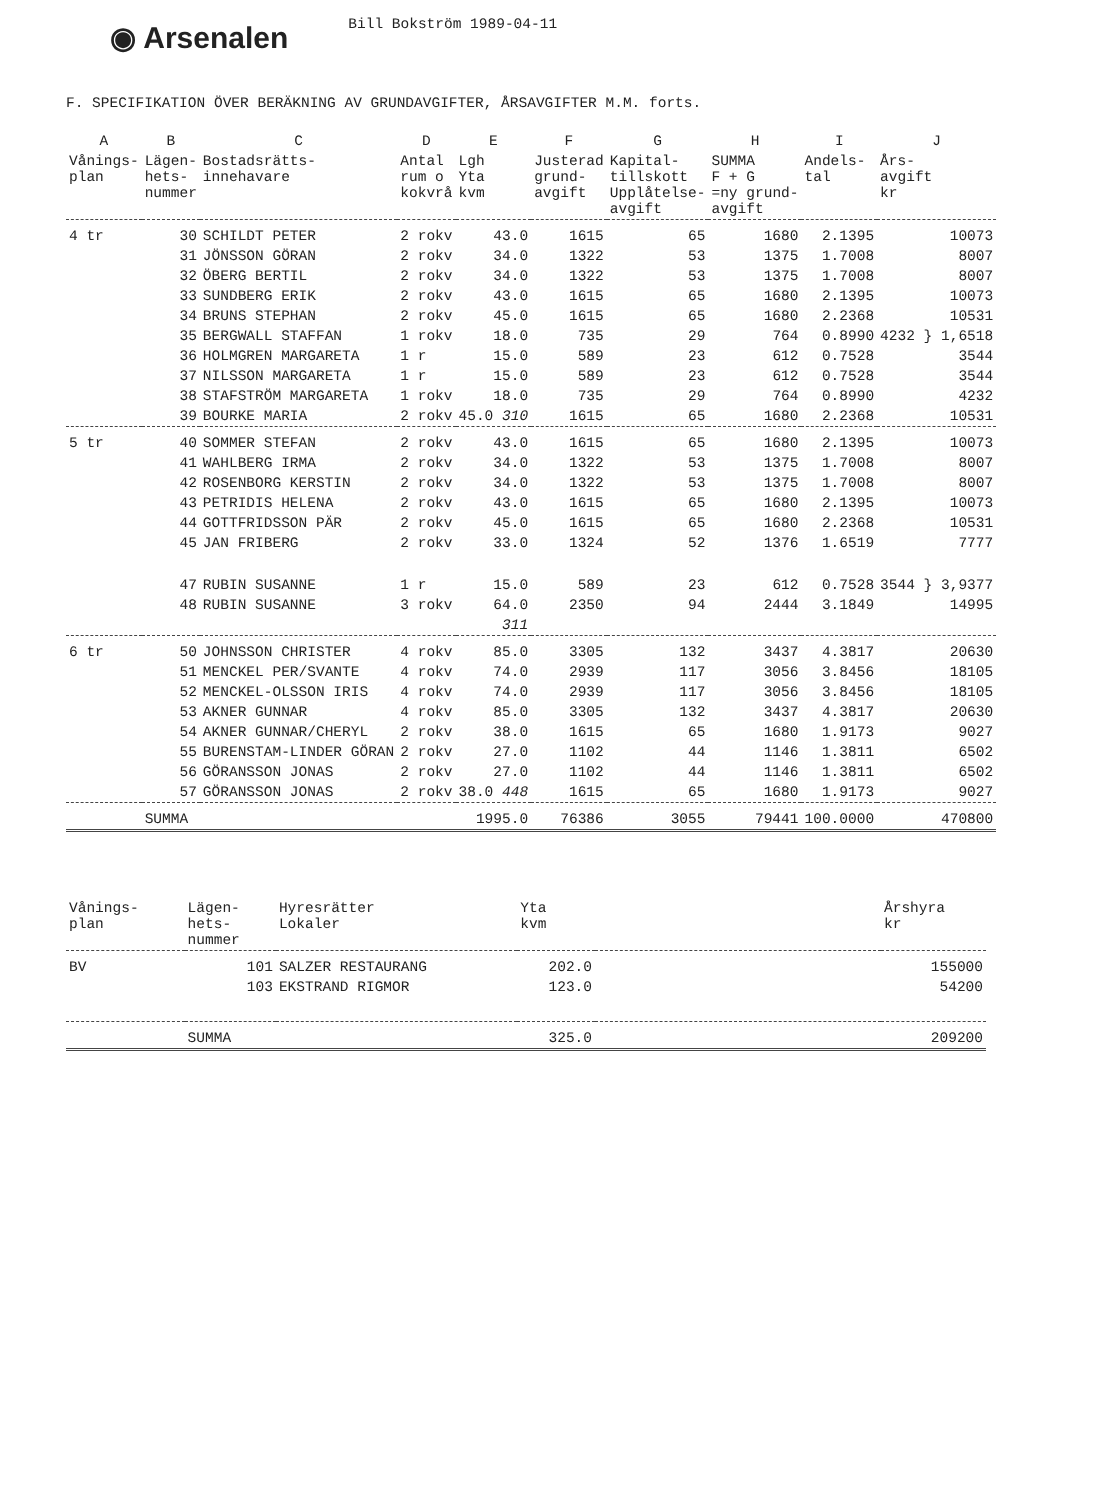◉ Arsenalen
Bill Bokström 1989-04-11
F. SPECIFIKATION ÖVER BERÄKNING AV GRUNDAVGIFTER, ÅRSAVGIFTER M.M. forts.
| A | B | C | D | E | F | G | H | I | J |
| --- | --- | --- | --- | --- | --- | --- | --- | --- | --- |
| Vånings- plan | Lägen- hets- nummer | Bostadsrätts- innehavare | Antal rum o kokvrå | Lgh Yta kvm | Justerad grund- avgift | Kapital- tillskott Upplåtelse- avgift | SUMMA F + G =ny grund- avgift | Andels- tal | Års- avgift kr |
| 4 tr | 30 | SCHILDT PETER | 2 rokv | 43.0 | 1615 | 65 | 1680 | 2.1395 | 10073 |
| | 31 | JÖNSSON GÖRAN | 2 rokv | 34.0 | 1322 | 53 | 1375 | 1.7008 | 8007 |
| | 32 | ÖBERG BERTIL | 2 rokv | 34.0 | 1322 | 53 | 1375 | 1.7008 | 8007 |
| | 33 | SUNDBERG ERIK | 2 rokv | 43.0 | 1615 | 65 | 1680 | 2.1395 | 10073 |
| | 34 | BRUNS STEPHAN | 2 rokv | 45.0 | 1615 | 65 | 1680 | 2.2368 | 10531 |
| | 35 | BERGWALL STAFFAN | 1 rokv | 18.0 | 735 | 29 | 764 | 0.8990 | 4232 } 1,6518 |
| | 36 | HOLMGREN MARGARETA | 1 r | 15.0 | 589 | 23 | 612 | 0.7528 | 3544 |
| | 37 | NILSSON MARGARETA | 1 r | 15.0 | 589 | 23 | 612 | 0.7528 | 3544 |
| | 38 | STAFSTRÖM MARGARETA | 1 rokv | 18.0 | 735 | 29 | 764 | 0.8990 | 4232 |
| | 39 | BOURKE MARIA | 2 rokv | 45.0 310 | 1615 | 65 | 1680 | 2.2368 | 10531 |
| 5 tr | 40 | SOMMER STEFAN | 2 rokv | 43.0 | 1615 | 65 | 1680 | 2.1395 | 10073 |
| | 41 | WAHLBERG IRMA | 2 rokv | 34.0 | 1322 | 53 | 1375 | 1.7008 | 8007 |
| | 42 | ROSENBORG KERSTIN | 2 rokv | 34.0 | 1322 | 53 | 1375 | 1.7008 | 8007 |
| | 43 | PETRIDIS HELENA | 2 rokv | 43.0 | 1615 | 65 | 1680 | 2.1395 | 10073 |
| | 44 | GOTTFRIDSSON PÄR | 2 rokv | 45.0 | 1615 | 65 | 1680 | 2.2368 | 10531 |
| | 45 | JAN FRIBERG | 2 rokv | 33.0 | 1324 | 52 | 1376 | 1.6519 | 7777 |
| | 47 | RUBIN SUSANNE | 1 r | 15.0 | 589 | 23 | 612 | 0.7528 | 3544 } 3,9377 |
| | 48 | RUBIN SUSANNE | 3 rokv | 64.0 | 2350 | 94 | 2444 | 3.1849 | 14995 |
| | | | | 311 | | | | | |
| 6 tr | 50 | JOHNSSON CHRISTER | 4 rokv | 85.0 | 3305 | 132 | 3437 | 4.3817 | 20630 |
| | 51 | MENCKEL PER/SVANTE | 4 rokv | 74.0 | 2939 | 117 | 3056 | 3.8456 | 18105 |
| | 52 | MENCKEL-OLSSON IRIS | 4 rokv | 74.0 | 2939 | 117 | 3056 | 3.8456 | 18105 |
| | 53 | AKNER GUNNAR | 4 rokv | 85.0 | 3305 | 132 | 3437 | 4.3817 | 20630 |
| | 54 | AKNER GUNNAR/CHERYL | 2 rokv | 38.0 | 1615 | 65 | 1680 | 1.9173 | 9027 |
| | 55 | BURENSTAM-LINDER GÖRAN | 2 rokv | 27.0 | 1102 | 44 | 1146 | 1.3811 | 6502 |
| | 56 | GÖRANSSON JONAS | 2 rokv | 27.0 | 1102 | 44 | 1146 | 1.3811 | 6502 |
| | 57 | GÖRANSSON JONAS | 2 rokv | 38.0 448 | 1615 | 65 | 1680 | 1.9173 | 9027 |
| | SUMMA | | | 1995.0 | 76386 | 3055 | 79441 | 100.0000 | 470800 |
| Vånings- plan | Lägen- hets- nummer | Hyresrätter Lokaler | Yta kvm | | Årshyra kr |
| --- | --- | --- | --- | --- | --- |
| BV | 101 | SALZER RESTAURANG | 202.0 | | 155000 |
| | 103 | EKSTRAND RIGMOR | 123.0 | | 54200 |
| | SUMMA | | 325.0 | | 209200 |